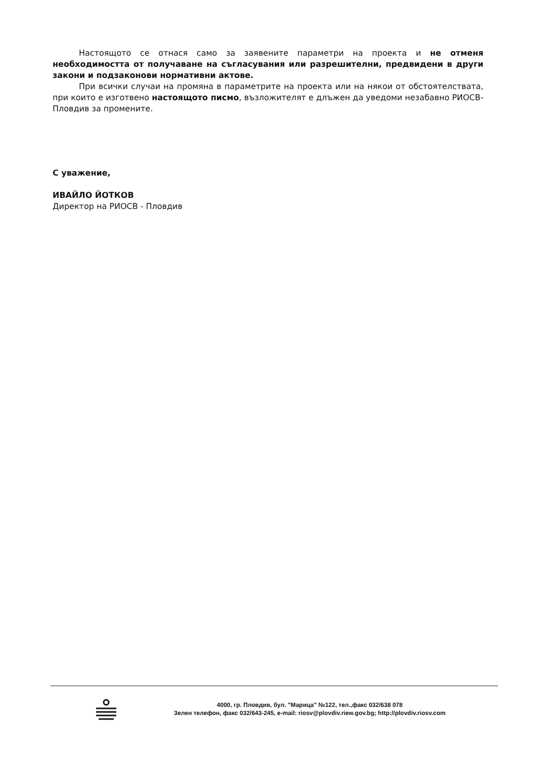Настоящото се отнася само за заявените параметри на проекта и не отменя необходимостта от получаване на съгласувания или разрешителни, предвидени в други закони и подзаконови нормативни актове.
При всички случаи на промяна в параметрите на проекта или на някои от обстоятелствата, при които е изготвено настоящото писмо, възложителят е длъжен да уведоми незабавно РИОСВ-Пловдив за промените.
С уважение,
ИВАЙЛО ЙОТКОВ
Директор на РИОСВ - Пловдив
4000, гр. Пловдив, бул. "Марица" №122, тел.,факс 032/638 078
Зелен телефон, факс 032/643-245, e-mail: riosv@plovdiv.riew.gov.bg; http://plovdiv.riosv.com